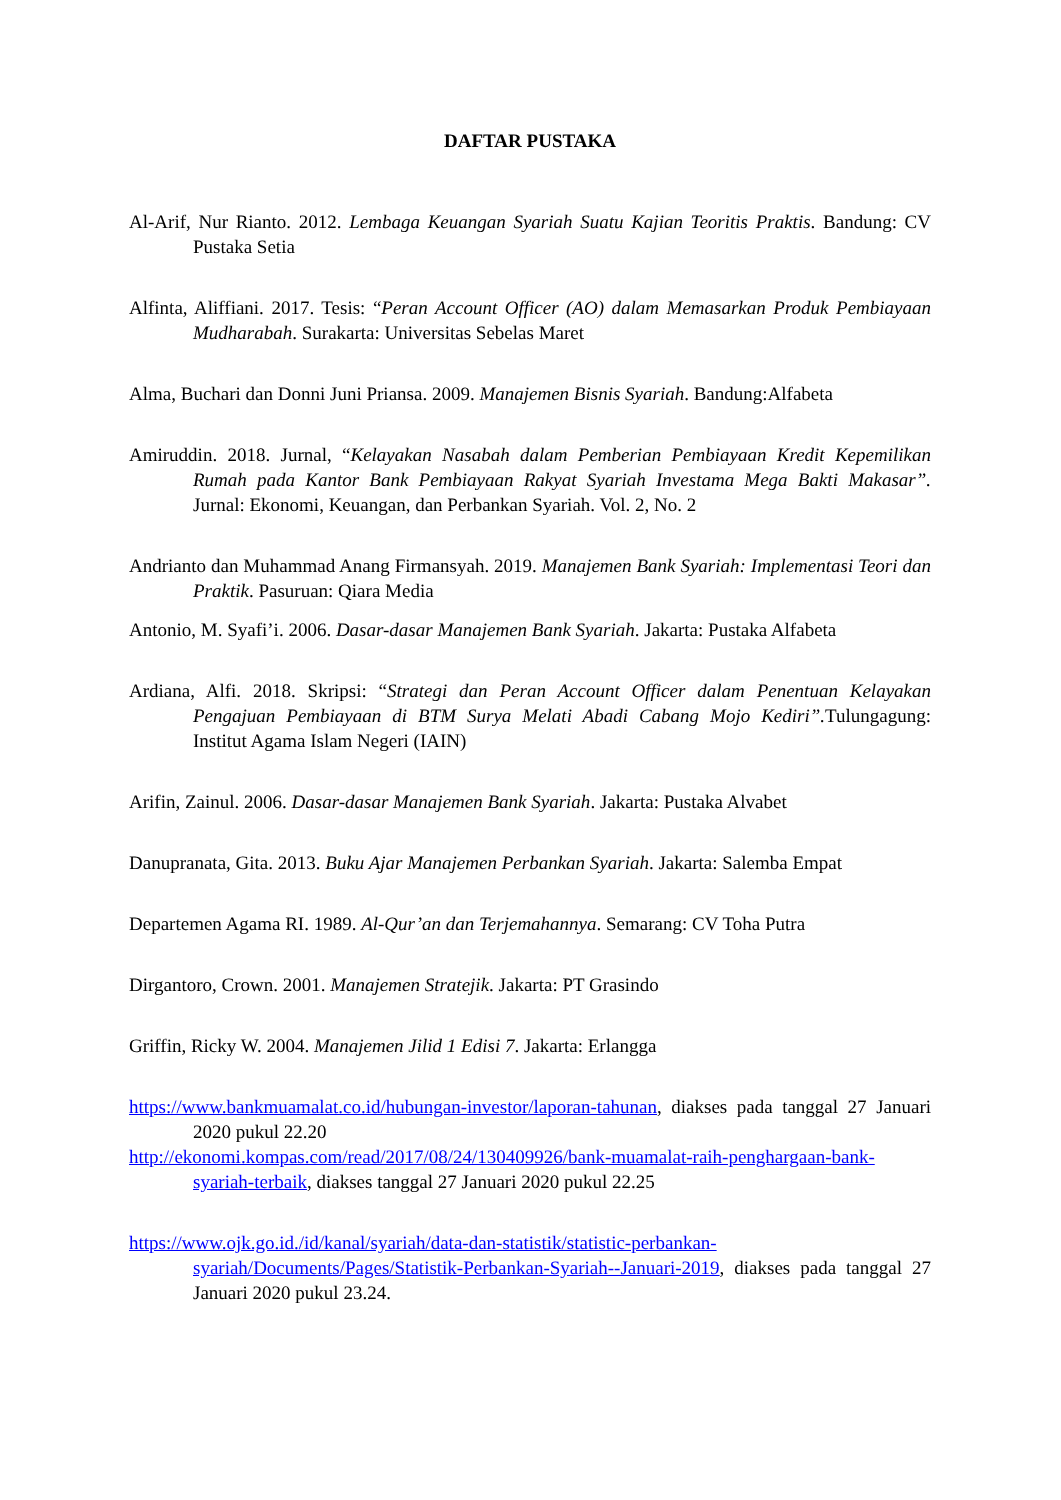DAFTAR PUSTAKA
Al-Arif, Nur Rianto. 2012. Lembaga Keuangan Syariah Suatu Kajian Teoritis Praktis. Bandung: CV Pustaka Setia
Alfinta, Aliffiani. 2017. Tesis: “Peran Account Officer (AO) dalam Memasarkan Produk Pembiayaan Mudharabah. Surakarta: Universitas Sebelas Maret
Alma, Buchari dan Donni Juni Priansa. 2009. Manajemen Bisnis Syariah. Bandung:Alfabeta
Amiruddin. 2018. Jurnal, “Kelayakan Nasabah dalam Pemberian Pembiayaan Kredit Kepemilikan Rumah pada Kantor Bank Pembiayaan Rakyat Syariah Investama Mega Bakti Makasar”. Jurnal: Ekonomi, Keuangan, dan Perbankan Syariah. Vol. 2, No. 2
Andrianto dan Muhammad Anang Firmansyah. 2019. Manajemen Bank Syariah: Implementasi Teori dan Praktik. Pasuruan: Qiara Media
Antonio, M. Syafi’i. 2006. Dasar-dasar Manajemen Bank Syariah. Jakarta: Pustaka Alfabeta
Ardiana, Alfi. 2018. Skripsi: “Strategi dan Peran Account Officer dalam Penentuan Kelayakan Pengajuan Pembiayaan di BTM Surya Melati Abadi Cabang Mojo Kediri”. Tulungagung: Institut Agama Islam Negeri (IAIN)
Arifin, Zainul. 2006. Dasar-dasar Manajemen Bank Syariah. Jakarta: Pustaka Alvabet
Danupranata, Gita. 2013. Buku Ajar Manajemen Perbankan Syariah. Jakarta: Salemba Empat
Departemen Agama RI. 1989. Al-Qur’an dan Terjemahannya. Semarang: CV Toha Putra
Dirgantoro, Crown. 2001. Manajemen Stratejik. Jakarta: PT Grasindo
Griffin, Ricky W. 2004. Manajemen Jilid 1 Edisi 7. Jakarta: Erlangga
https://www.bankmuamalat.co.id/hubungan-investor/laporan-tahunan, diakses pada tanggal 27 Januari 2020 pukul 22.20
http://ekonomi.kompas.com/read/2017/08/24/130409926/bank-muamalat-raih-penghargaan-bank-syariah-terbaik, diakses tanggal 27 Januari 2020 pukul 22.25
https://www.ojk.go.id./id/kanal/syariah/data-dan-statistik/statistic-perbankan-syariah/Documents/Pages/Statistik-Perbankan-Syariah--Januari-2019, diakses pada tanggal 27 Januari 2020 pukul 23.24.